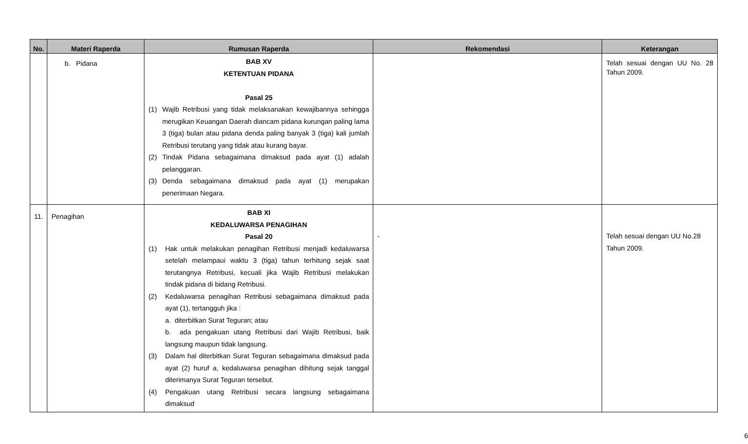| No. | Materi Raperda | Rumusan Raperda | Rekomendasi | Keterangan |
| --- | --- | --- | --- | --- |
| | b. Pidana | BAB XV KETENTUAN PIDANA Pasal 25 (1) Wajib Retribusi yang tidak melaksanakan kewajibannya sehingga merugikan Keuangan Daerah diancam pidana kurungan paling lama 3 (tiga) bulan atau pidana denda paling banyak 3 (tiga) kali jumlah Retribusi terutang yang tidak atau kurang bayar. (2) Tindak Pidana sebagaimana dimaksud pada ayat (1) adalah pelanggaran. (3) Denda sebagaimana dimaksud pada ayat (1) merupakan penerimaan Negara. | | Telah sesuai dengan UU No. 28 Tahun 2009. |
| 11. | Penagihan | BAB XI KEDALUWARSA PENAGIHAN Pasal 20 (1) Hak untuk melakukan penagihan Retribusi menjadi kedaluwarsa setelah melampaui waktu 3 (tiga) tahun terhitung sejak saat terutangnya Retribusi, kecuali jika Wajib Retribusi melakukan tindak pidana di bidang Retribusi. (2) Kedaluwarsa penagihan Retribusi sebagaimana dimaksud pada ayat (1), tertangguh jika : a. diterbitkan Surat Teguran; atau b. ada pengakuan utang Retribusi dari Wajib Retribusi, baik langsung maupun tidak langsung. (3) Dalam hal diterbitkan Surat Teguran sebagaimana dimaksud pada ayat (2) huruf a, kedaluwarsa penagihan dihitung sejak tanggal diterimanya Surat Teguran tersebut. (4) Pengakuan utang Retribusi secara langsung sebagaimana dimaksud | - | Telah sesuai dengan UU No.28 Tahun 2009. |
6